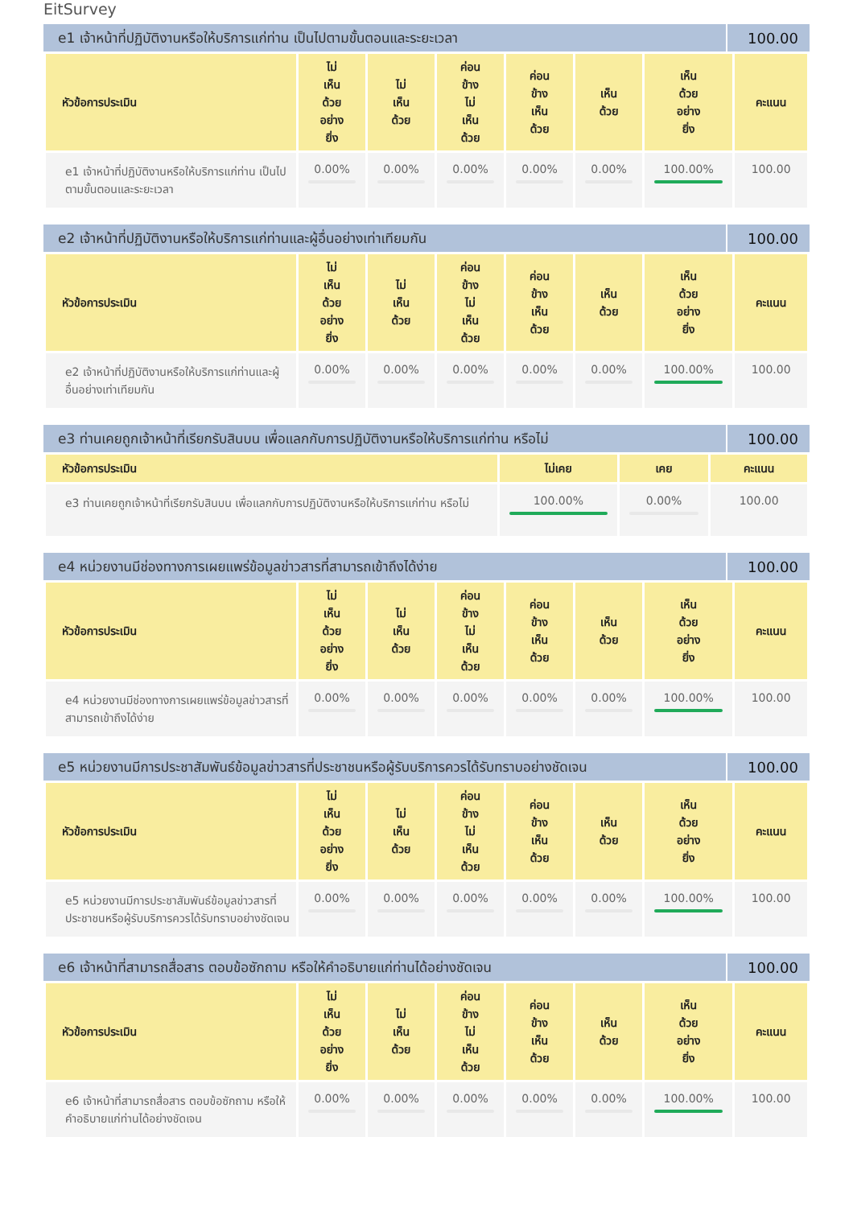EitSurvey
e1 เจ้าหน้าที่ปฏิบัติงานหรือให้บริการแก่ท่าน เป็นไปตามขั้นตอนและระยะเวลา
100.00
| หัวข้อการประเมิน | ไม่ เห็น ด้วย อย่าง ยิ่ง | ไม่ เห็น ด้วย | ค่อน ข้าง ไม่ เห็น ด้วย | ค่อน ข้าง เห็น ด้วย | เห็น ด้วย | เห็น ด้วย อย่าง ยิ่ง | คะแนน |
| --- | --- | --- | --- | --- | --- | --- | --- |
| e1 เจ้าหน้าที่ปฏิบัติงานหรือให้บริการแก่ท่าน เป็นไปตามขั้นตอนและระยะเวลา | 0.00% | 0.00% | 0.00% | 0.00% | 0.00% | 100.00% | 100.00 |
e2 เจ้าหน้าที่ปฏิบัติงานหรือให้บริการแก่ท่านและผู้อื่นอย่างเท่าเทียมกัน
100.00
| หัวข้อการประเมิน | ไม่ เห็น ด้วย อย่าง ยิ่ง | ไม่ เห็น ด้วย | ค่อน ข้าง ไม่ เห็น ด้วย | ค่อน ข้าง เห็น ด้วย | เห็น ด้วย | เห็น ด้วย อย่าง ยิ่ง | คะแนน |
| --- | --- | --- | --- | --- | --- | --- | --- |
| e2 เจ้าหน้าที่ปฏิบัติงานหรือให้บริการแก่ท่านและผู้อื่นอย่างเท่าเทียมกัน | 0.00% | 0.00% | 0.00% | 0.00% | 0.00% | 100.00% | 100.00 |
e3 ท่านเคยถูกเจ้าหน้าที่เรียกรับสินบน เพื่อแลกกับการปฏิบัติงานหรือให้บริการแก่ท่าน หรือไม่
100.00
| หัวข้อการประเมิน | ไม่เคย | เคย | คะแนน |
| --- | --- | --- | --- |
| e3 ท่านเคยถูกเจ้าหน้าที่เรียกรับสินบน เพื่อแลกกับการปฏิบัติงานหรือให้บริการแก่ท่าน หรือไม่ | 100.00% | 0.00% | 100.00 |
e4 หน่วยงานมีช่องทางการเผยแพร่ข้อมูลข่าวสารที่สามารถเข้าถึงได้ง่าย
100.00
| หัวข้อการประเมิน | ไม่ เห็น ด้วย อย่าง ยิ่ง | ไม่ เห็น ด้วย | ค่อน ข้าง ไม่ เห็น ด้วย | ค่อน ข้าง เห็น ด้วย | เห็น ด้วย | เห็น ด้วย อย่าง ยิ่ง | คะแนน |
| --- | --- | --- | --- | --- | --- | --- | --- |
| e4 หน่วยงานมีช่องทางการเผยแพร่ข้อมูลข่าวสารที่สามารถเข้าถึงได้ง่าย | 0.00% | 0.00% | 0.00% | 0.00% | 0.00% | 100.00% | 100.00 |
e5 หน่วยงานมีการประชาสัมพันธ์ข้อมูลข่าวสารที่ประชาชนหรือผู้รับบริการควรได้รับทราบอย่างชัดเจน
100.00
| หัวข้อการประเมิน | ไม่ เห็น ด้วย อย่าง ยิ่ง | ไม่ เห็น ด้วย | ค่อน ข้าง ไม่ เห็น ด้วย | ค่อน ข้าง เห็น ด้วย | เห็น ด้วย | เห็น ด้วย อย่าง ยิ่ง | คะแนน |
| --- | --- | --- | --- | --- | --- | --- | --- |
| e5 หน่วยงานมีการประชาสัมพันธ์ข้อมูลข่าวสารที่ประชาชนหรือผู้รับบริการควรได้รับทราบอย่างชัดเจน | 0.00% | 0.00% | 0.00% | 0.00% | 0.00% | 100.00% | 100.00 |
e6 เจ้าหน้าที่สามารถสื่อสาร ตอบข้อซักถาม หรือให้คำอธิบายแก่ท่านได้อย่างชัดเจน
100.00
| หัวข้อการประเมิน | ไม่ เห็น ด้วย อย่าง ยิ่ง | ไม่ เห็น ด้วย | ค่อน ข้าง ไม่ เห็น ด้วย | ค่อน ข้าง เห็น ด้วย | เห็น ด้วย | เห็น ด้วย อย่าง ยิ่ง | คะแนน |
| --- | --- | --- | --- | --- | --- | --- | --- |
| e6 เจ้าหน้าที่สามารถสื่อสาร ตอบข้อซักถาม หรือให้คำอธิบายแก่ท่านได้อย่างชัดเจน | 0.00% | 0.00% | 0.00% | 0.00% | 0.00% | 100.00% | 100.00 |